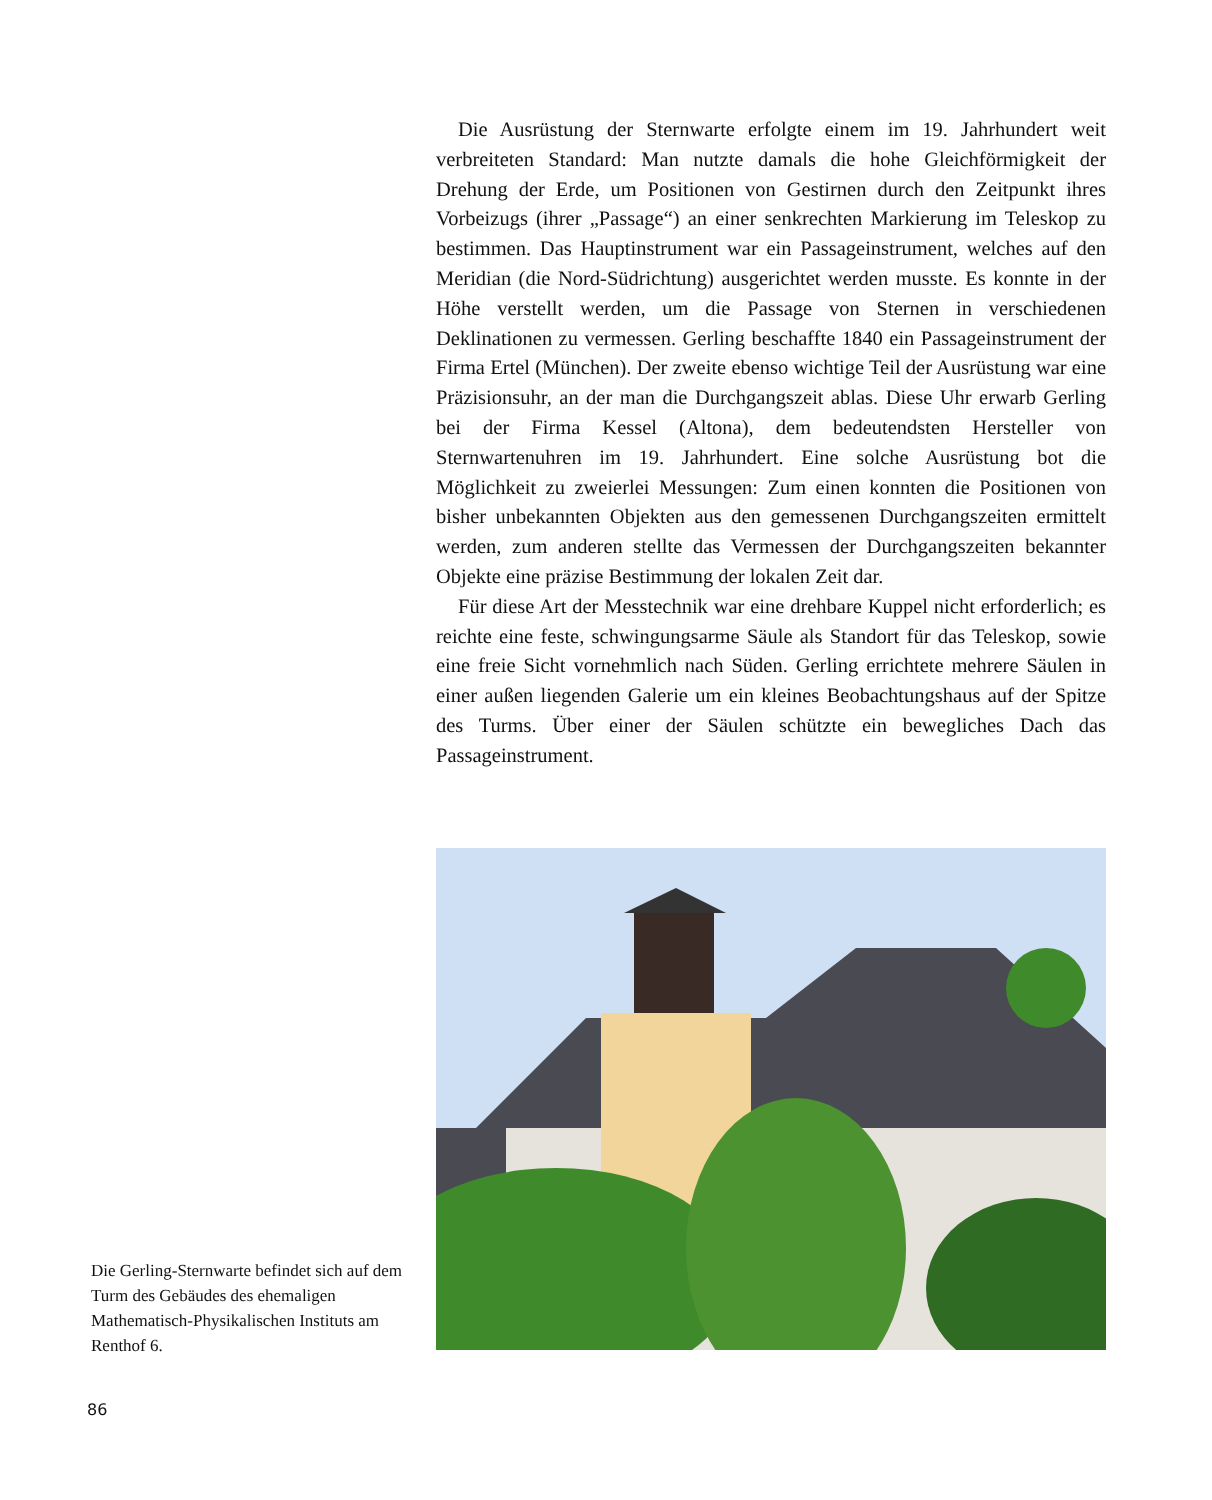Die Ausrüstung der Sternwarte erfolgte einem im 19. Jahrhundert weit verbreiteten Standard: Man nutzte damals die hohe Gleichförmigkeit der Drehung der Erde, um Positionen von Gestirnen durch den Zeitpunkt ihres Vorbeizugs (ihrer „Passage“) an einer senkrechten Markierung im Teleskop zu bestimmen. Das Hauptinstrument war ein Passageinstrument, welches auf den Meridian (die Nord-Südrichtung) ausgerichtet werden musste. Es konnte in der Höhe verstellt werden, um die Passage von Sternen in verschiedenen Deklinationen zu vermessen. Gerling beschaffte 1840 ein Passageinstrument der Firma Ertel (München). Der zweite ebenso wichtige Teil der Ausrüstung war eine Präzisionsuhr, an der man die Durchgangszeit ablas. Diese Uhr erwarb Gerling bei der Firma Kessel (Altona), dem bedeutendsten Hersteller von Sternwartenuhren im 19. Jahrhundert. Eine solche Ausrüstung bot die Möglichkeit zu zweierlei Messungen: Zum einen konnten die Positionen von bisher unbekannten Objekten aus den gemessenen Durchgangszeiten ermittelt werden, zum anderen stellte das Vermessen der Durchgangszeiten bekannter Objekte eine präzise Bestimmung der lokalen Zeit dar.
Für diese Art der Messtechnik war eine drehbare Kuppel nicht erforderlich; es reichte eine feste, schwingungsarme Säule als Standort für das Teleskop, sowie eine freie Sicht vornehmlich nach Süden. Gerling errichtete mehrere Säulen in einer außen liegenden Galerie um ein kleines Beobachtungshaus auf der Spitze des Turms. Über einer der Säulen schützte ein bewegliches Dach das Passageinstrument.
Die Gerling-Sternwarte befindet sich auf dem Turm des Gebäudes des ehemaligen Mathematisch-Physikalischen Instituts am Renthof 6.
86